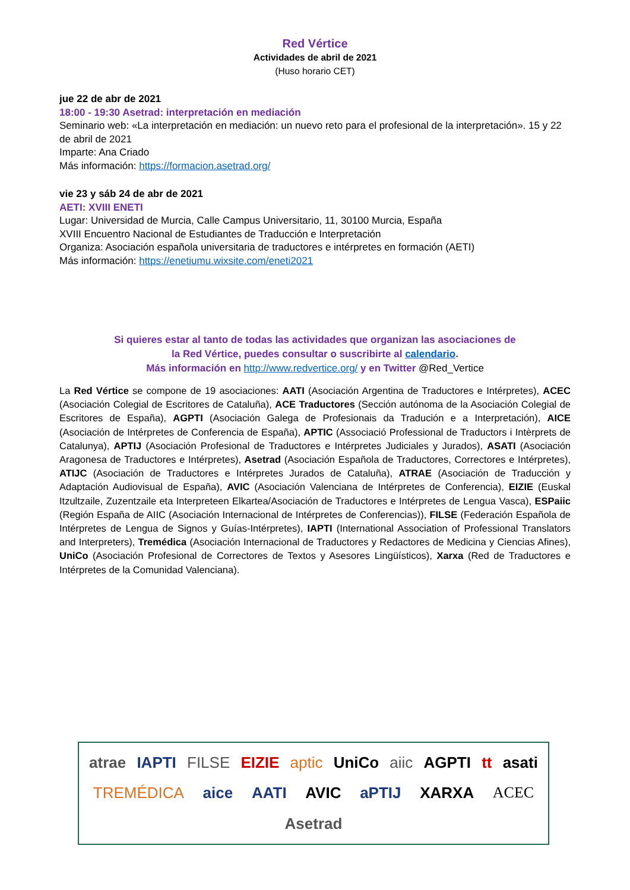Red Vértice
Actividades de abril de 2021
(Huso horario CET)
jue 22 de abr de 2021
18:00 - 19:30 Asetrad: interpretación en mediación
Seminario web: «La interpretación en mediación: un nuevo reto para el profesional de la interpretación». 15 y 22 de abril de 2021
Imparte: Ana Criado
Más información: https://formacion.asetrad.org/
vie 23 y sáb 24 de abr de 2021
AETI: XVIII ENETI
Lugar: Universidad de Murcia, Calle Campus Universitario, 11, 30100 Murcia, España
XVIII Encuentro Nacional de Estudiantes de Traducción e Interpretación
Organiza: Asociación española universitaria de traductores e intérpretes en formación (AETI)
Más información: https://enetiumu.wixsite.com/eneti2021
Si quieres estar al tanto de todas las actividades que organizan las asociaciones de
la Red Vértice, puedes consultar o suscribirte al calendario.
Más información en http://www.redvertice.org/ y en Twitter @Red_Vertice
La Red Vértice se compone de 19 asociaciones: AATI (Asociación Argentina de Traductores e Intérpretes), ACEC (Asociación Colegial de Escritores de Cataluña), ACE Traductores (Sección autónoma de la Asociación Colegial de Escritores de España), AGPTI (Asociación Galega de Profesionais da Tradución e a Interpretación), AICE (Asociación de Intérpretes de Conferencia de España), APTIC (Associació Professional de Traductors i Intèrprets de Catalunya), APTIJ (Asociación Profesional de Traductores e Intérpretes Judiciales y Jurados), ASATI (Asociación Aragonesa de Traductores e Intérpretes), Asetrad (Asociación Española de Traductores, Correctores e Intérpretes), ATIJC (Asociación de Traductores e Intérpretes Jurados de Cataluña), ATRAE (Asociación de Traducción y Adaptación Audiovisual de España), AVIC (Asociación Valenciana de Intérpretes de Conferencia), EIZIE (Euskal Itzultzaile, Zuzentzaile eta Interpreteen Elkartea/Asociación de Traductores e Intérpretes de Lengua Vasca), ESPaiic (Región España de AIIC (Asociación Internacional de Intérpretes de Conferencias)), FILSE (Federación Española de Intérpretes de Lengua de Signos y Guías-Intérpretes), IAPTI (International Association of Professional Translators and Interpreters), Tremédica (Asociación Internacional de Traductores y Redactores de Medicina y Ciencias Afines), UniCo (Asociación Profesional de Correctores de Textos y Asesores Lingüísticos), Xarxa (Red de Traductores e Intérpretes de la Comunidad Valenciana).
atrae IAPTI FILSE EIZIE aptic UniCo aiic AGPTI tt asati TREMÉDICA aice AATI AVIC aPTIJ XARXA ACEC Asetrad